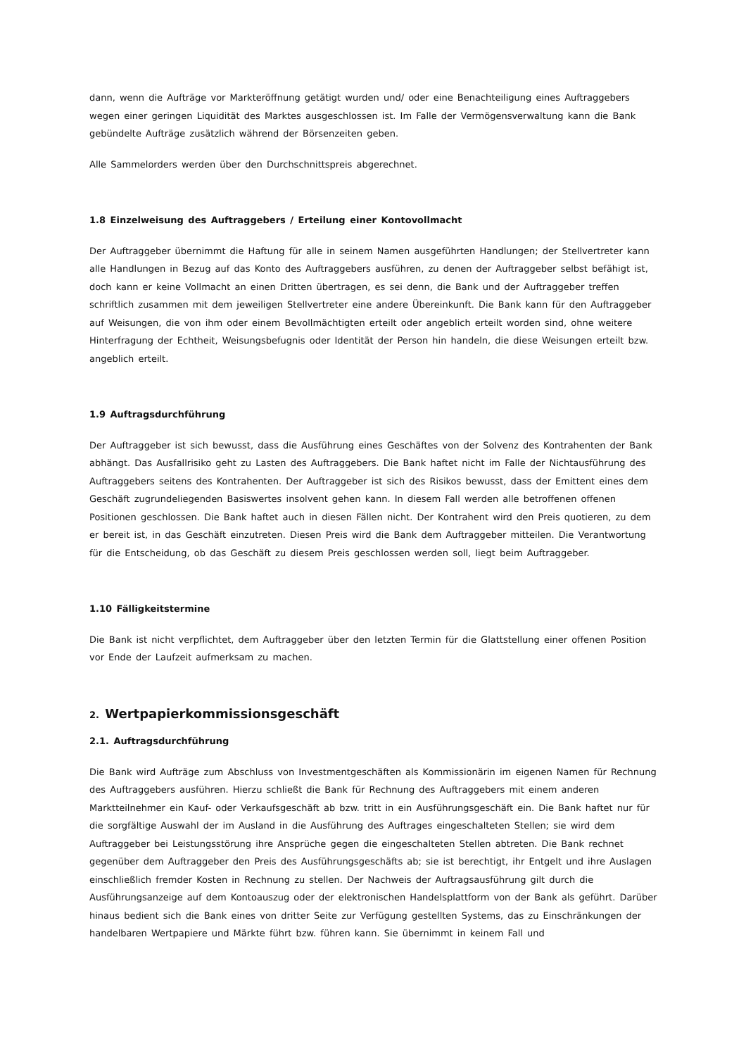dann, wenn die Aufträge vor Markteröffnung getätigt wurden und/ oder eine Benachteiligung eines Auftraggebers wegen einer geringen Liquidität des Marktes ausgeschlossen ist. Im Falle der Vermögensverwaltung kann die Bank gebündelte Aufträge zusätzlich während der Börsenzeiten geben.
Alle Sammelorders werden über den Durchschnittspreis abgerechnet.
1.8 Einzelweisung des Auftraggebers / Erteilung einer Kontovollmacht
Der Auftraggeber übernimmt die Haftung für alle in seinem Namen ausgeführten Handlungen; der Stellvertreter kann alle Handlungen in Bezug auf das Konto des Auftraggebers ausführen, zu denen der Auftraggeber selbst befähigt ist, doch kann er keine Vollmacht an einen Dritten übertragen, es sei denn, die Bank und der Auftraggeber treffen schriftlich zusammen mit dem jeweiligen Stellvertreter eine andere Übereinkunft. Die Bank kann für den Auftraggeber auf Weisungen, die von ihm oder einem Bevollmächtigten erteilt oder angeblich erteilt worden sind, ohne weitere Hinterfragung der Echtheit, Weisungsbefugnis oder Identität der Person hin handeln, die diese Weisungen erteilt bzw. angeblich erteilt.
1.9 Auftragsdurchführung
Der Auftraggeber ist sich bewusst, dass die Ausführung eines Geschäftes von der Solvenz des Kontrahenten der Bank abhängt. Das Ausfallrisiko geht zu Lasten des Auftraggebers. Die Bank haftet nicht im Falle der Nichtausführung des Auftraggebers seitens des Kontrahenten. Der Auftraggeber ist sich des Risikos bewusst, dass der Emittent eines dem Geschäft zugrundeliegenden Basiswertes insolvent gehen kann. In diesem Fall werden alle betroffenen offenen Positionen geschlossen. Die Bank haftet auch in diesen Fällen nicht. Der Kontrahent wird den Preis quotieren, zu dem er bereit ist, in das Geschäft einzutreten. Diesen Preis wird die Bank dem Auftraggeber mitteilen. Die Verantwortung für die Entscheidung, ob das Geschäft zu diesem Preis geschlossen werden soll, liegt beim Auftraggeber.
1.10 Fälligkeitstermine
Die Bank ist nicht verpflichtet, dem Auftraggeber über den letzten Termin für die Glattstellung einer offenen Position vor Ende der Laufzeit aufmerksam zu machen.
2. Wertpapierkommissionsgeschäft
2.1. Auftragsdurchführung
Die Bank wird Aufträge zum Abschluss von Investmentgeschäften als Kommissionärin im eigenen Namen für Rechnung des Auftraggebers ausführen. Hierzu schließt die Bank für Rechnung des Auftraggebers mit einem anderen Marktteilnehmer ein Kauf- oder Verkaufsgeschäft ab bzw. tritt in ein Ausführungsgeschäft ein. Die Bank haftet nur für die sorgfältige Auswahl der im Ausland in die Ausführung des Auftrages eingeschalteten Stellen; sie wird dem Auftraggeber bei Leistungsstörung ihre Ansprüche gegen die eingeschalteten Stellen abtreten. Die Bank rechnet gegenüber dem Auftraggeber den Preis des Ausführungsgeschäfts ab; sie ist berechtigt, ihr Entgelt und ihre Auslagen einschließlich fremder Kosten in Rechnung zu stellen. Der Nachweis der Auftragsausführung gilt durch die Ausführungsanzeige auf dem Kontoauszug oder der elektronischen Handelsplattform von der Bank als geführt. Darüber hinaus bedient sich die Bank eines von dritter Seite zur Verfügung gestellten Systems, das zu Einschränkungen der handelbaren Wertpapiere und Märkte führt bzw. führen kann. Sie übernimmt in keinem Fall und